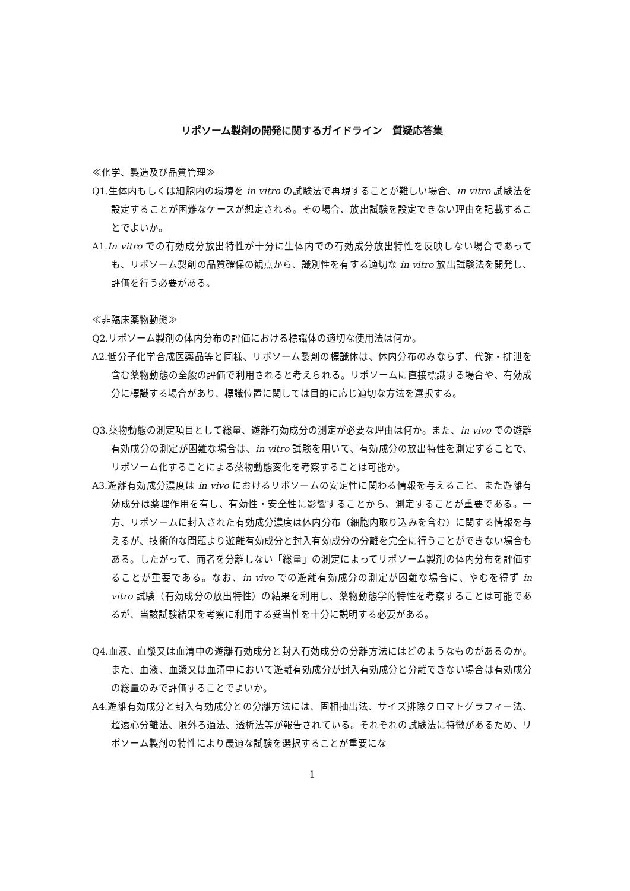リポソーム製剤の開発に関するガイドライン　質疑応答集
≪化学、製造及び品質管理≫
Q1.生体内もしくは細胞内の環境を in vitro の試験法で再現することが難しい場合、in vitro 試験法を設定することが困難なケースが想定される。その場合、放出試験を設定できない理由を記載することでよいか。
A1.In vitro での有効成分放出特性が十分に生体内での有効成分放出特性を反映しない場合であっても、リポソーム製剤の品質確保の観点から、識別性を有する適切な in vitro 放出試験法を開発し、評価を行う必要がある。
≪非臨床薬物動態≫
Q2.リポソーム製剤の体内分布の評価における標識体の適切な使用法は何か。
A2.低分子化学合成医薬品等と同様、リポソーム製剤の標識体は、体内分布のみならず、代謝・排泄を含む薬物動態の全般の評価で利用されると考えられる。リポソームに直接標識する場合や、有効成分に標識する場合があり、標識位置に関しては目的に応じ適切な方法を選択する。
Q3.薬物動態の測定項目として総量、遊離有効成分の測定が必要な理由は何か。また、in vivo での遊離有効成分の測定が困難な場合は、in vitro 試験を用いて、有効成分の放出特性を測定することで、リポソーム化することによる薬物動態変化を考察することは可能か。
A3.遊離有効成分濃度は in vivo におけるリポソームの安定性に関わる情報を与えること、また遊離有効成分は薬理作用を有し、有効性・安全性に影響することから、測定することが重要である。一方、リポソームに封入された有効成分濃度は体内分布（細胞内取り込みを含む）に関する情報を与えるが、技術的な問題より遊離有効成分と封入有効成分の分離を完全に行うことができない場合もある。したがって、両者を分離しない「総量」の測定によってリポソーム製剤の体内分布を評価することが重要である。なお、in vivo での遊離有効成分の測定が困難な場合に、やむを得ず in vitro 試験（有効成分の放出特性）の結果を利用し、薬物動態学的特性を考察することは可能であるが、当該試験結果を考察に利用する妥当性を十分に説明する必要がある。
Q4.血液、血漿又は血清中の遊離有効成分と封入有効成分の分離方法にはどのようなものがあるのか。また、血液、血漿又は血清中において遊離有効成分が封入有効成分と分離できない場合は有効成分の総量のみで評価することでよいか。
A4.遊離有効成分と封入有効成分との分離方法には、固相抽出法、サイズ排除クロマトグラフィー法、超遠心分離法、限外ろ過法、透析法等が報告されている。それぞれの試験法に特徴があるため、リポソーム製剤の特性により最適な試験を選択することが重要にな
1